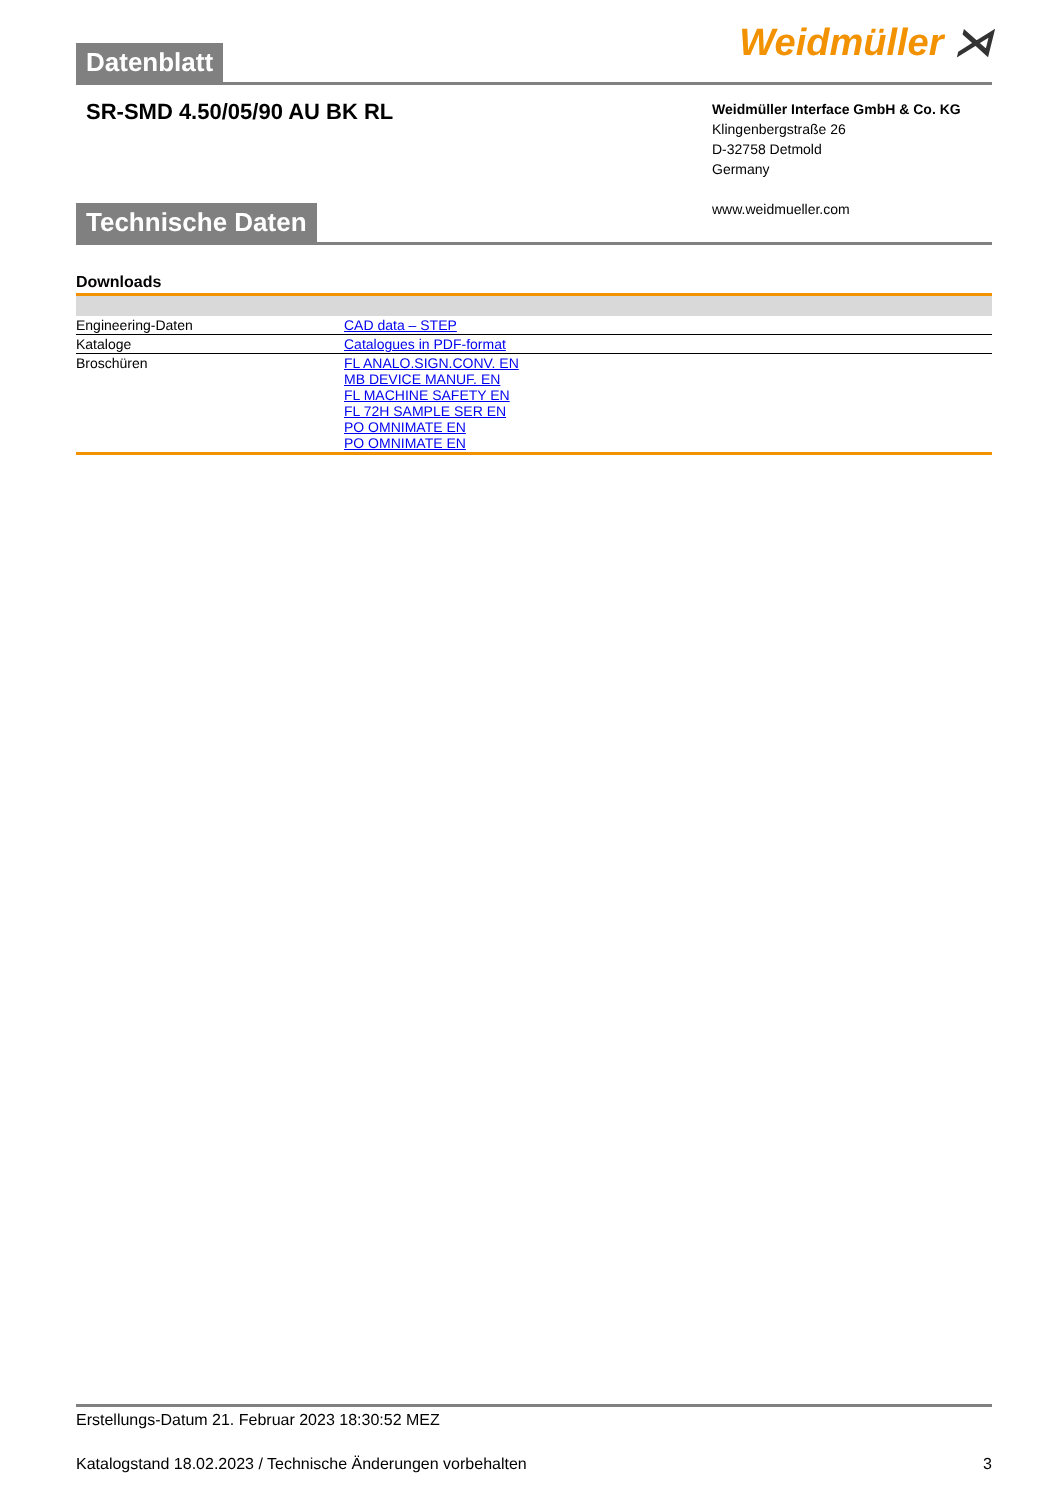Datenblatt
Weidmüller ⋊
SR-SMD 4.50/05/90 AU BK RL
Weidmüller Interface GmbH & Co. KG
Klingenbergstraße 26
D-32758 Detmold
Germany
www.weidmueller.com
Technische Daten
Downloads
| Engineering-Daten | CAD data – STEP |
| Kataloge | Catalogues in PDF-format |
| Broschüren | FL ANALO.SIGN.CONV. EN MB DEVICE MANUF. EN FL MACHINE SAFETY EN FL 72H SAMPLE SER EN PO OMNIMATE EN PO OMNIMATE EN |
Erstellungs-Datum 21. Februar 2023 18:30:52 MEZ
Katalogstand 18.02.2023 / Technische Änderungen vorbehalten 3